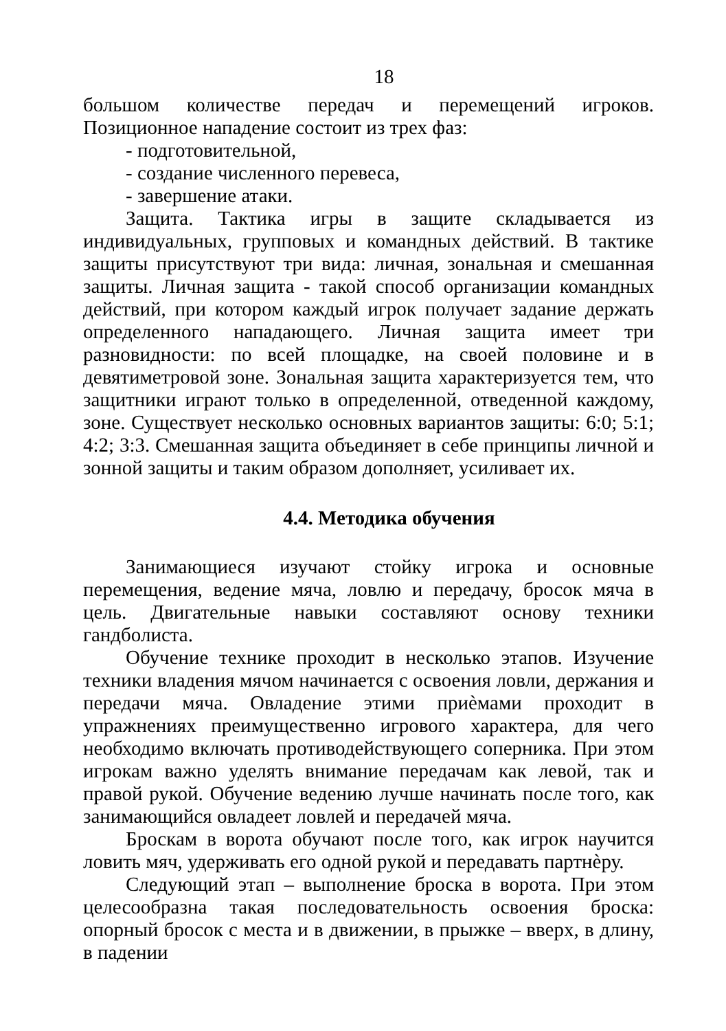18
большом количестве передач и перемещений игроков. Позиционное нападение состоит из трех фаз:
- подготовительной,
- создание численного перевеса,
- завершение атаки.
Защита. Тактика игры в защите складывается из индивидуальных, групповых и командных действий. В тактике защиты присутствуют три вида: личная, зональная и смешанная защиты. Личная защита - такой способ организации командных действий, при котором каждый игрок получает задание держать определенного нападающего. Личная защита имеет три разновидности: по всей площадке, на своей половине и в девятиметровой зоне. Зональная защита характеризуется тем, что защитники играют только в определенной, отведенной каждому, зоне. Существует несколько основных вариантов защиты: 6:0; 5:1; 4:2; 3:3. Смешанная защита объединяет в себе принципы личной и зонной защиты и таким образом дополняет, усиливает их.
4.4. Методика обучения
Занимающиеся изучают стойку игрока и основные перемещения, ведение мяча, ловлю и передачу, бросок мяча в цель. Двигательные навыки составляют основу техники гандболиста.
Обучение технике проходит в несколько этапов. Изучение техники владения мячом начинается с освоения ловли, держания и передачи мяча. Овладение этими приѐмами проходит в упражнениях преимущественно игрового характера, для чего необходимо включать противодействующего соперника. При этом игрокам важно уделять внимание передачам как левой, так и правой рукой. Обучение ведению лучше начинать после того, как занимающийся овладеет ловлей и передачей мяча.
Броскам в ворота обучают после того, как игрок научится ловить мяч, удерживать его одной рукой и передавать партнѐру.
Следующий этап – выполнение броска в ворота. При этом целесообразна такая последовательность освоения броска: опорный бросок с места и в движении, в прыжке – вверх, в длину, в падении